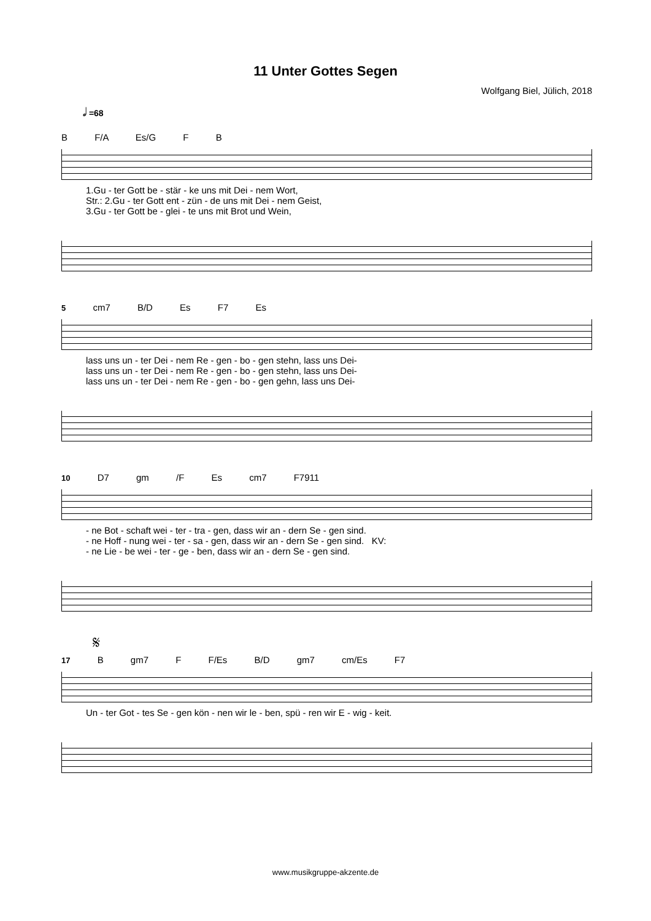11 Unter Gottes Segen
Wolfgang Biel, Jülich, 2018
𝅗𝅥 =68
B F/A Es/G F B
1.Gu - ter Gott be - stär - ke uns mit Dei - nem Wort, Str.: 2.Gu - ter Gott ent - zün - de uns mit Dei - nem Geist, 3.Gu - ter Gott be - glei - te uns mit Brot und Wein,
5 cm7 B/D Es F7 Es
lass uns un - ter Dei - nem Re - gen - bo - gen stehn, lass uns Dei- lass uns un - ter Dei - nem Re - gen - bo - gen stehn, lass uns Dei- lass uns un - ter Dei - nem Re - gen - bo - gen gehn, lass uns Dei-
10 D7 gm /F Es cm7 F7911
- ne Bot - schaft wei - ter - tra - gen, dass wir an - dern Se - gen sind. - ne Hoff - nung wei - ter - sa - gen, dass wir an - dern Se - gen sind. KV: - ne Lie - be wei - ter - ge - ben, dass wir an - dern Se - gen sind.
𝄋
17 B gm7 F F/Es B/D gm7 cm/Es F7
Un - ter Got - tes Se - gen kön - nen wir le - ben, spü - ren wir E - wig - keit.
www.musikgruppe-akzente.de